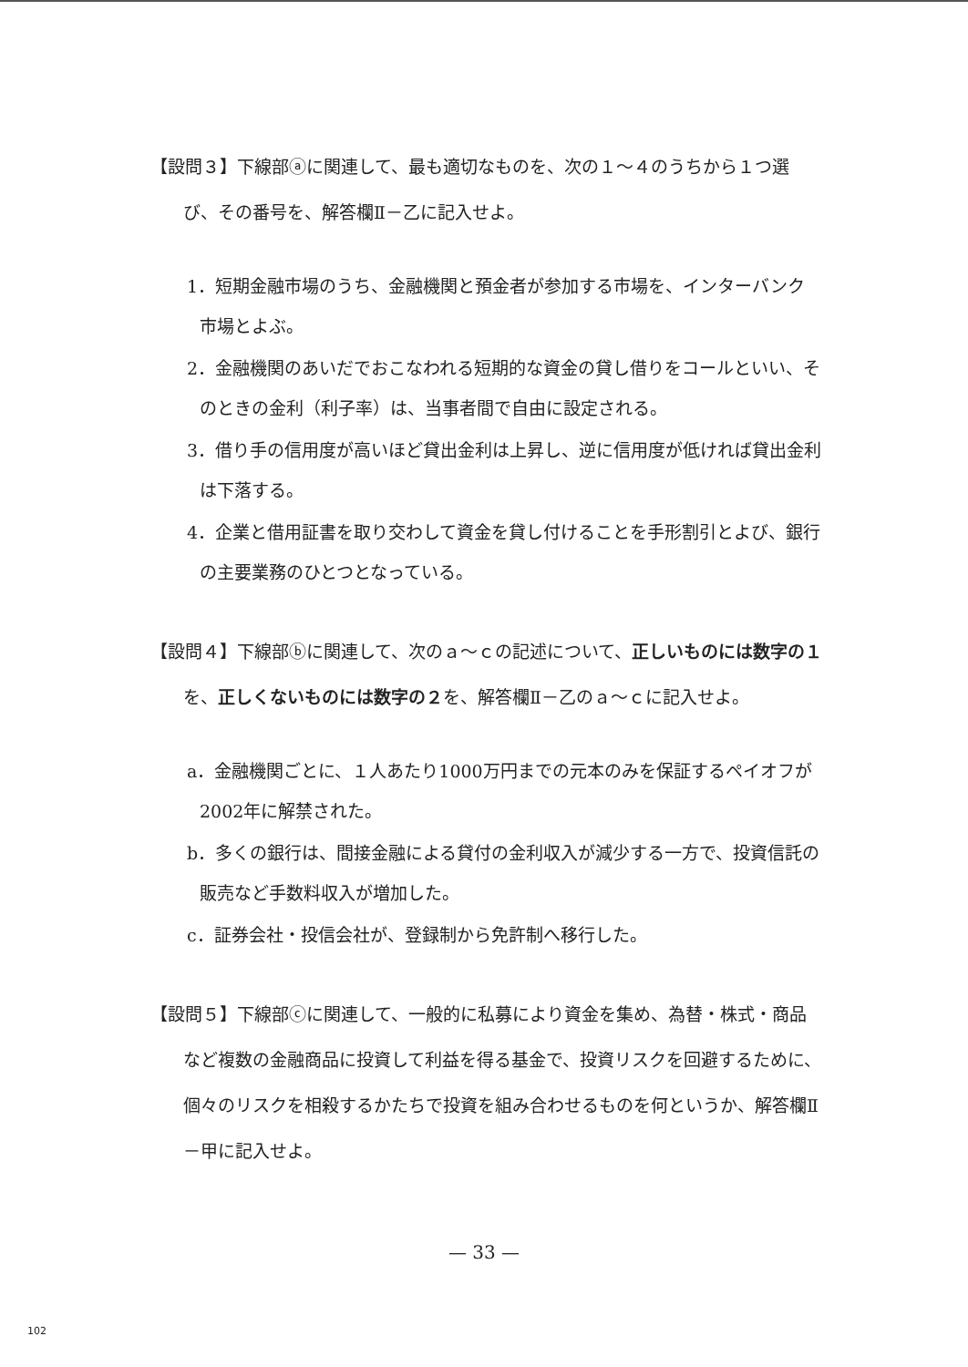【設問３】下線部ⓐに関連して、最も適切なものを、次の１～４のうちから１つ選び、その番号を、解答欄Ⅱ－乙に記入せよ。
1．短期金融市場のうち、金融機関と預金者が参加する市場を、インターバンク市場とよぶ。
2．金融機関のあいだでおこなわれる短期的な資金の貸し借りをコールといい、そのときの金利（利子率）は、当事者間で自由に設定される。
3．借り手の信用度が高いほど貸出金利は上昇し、逆に信用度が低ければ貸出金利は下落する。
4．企業と借用証書を取り交わして資金を貸し付けることを手形割引とよび、銀行の主要業務のひとつとなっている。
【設問４】下線部ⓑに関連して、次のａ～ｃの記述について、正しいものには数字の１を、正しくないものには数字の２を、解答欄Ⅱ－乙のａ～ｃに記入せよ。
a．金融機関ごとに、１人あたり1000万円までの元本のみを保証するペイオフが2002年に解禁された。
b．多くの銀行は、間接金融による貸付の金利収入が減少する一方で、投資信託の販売など手数料収入が増加した。
c．証券会社・投信会社が、登録制から免許制へ移行した。
【設問５】下線部ⓒに関連して、一般的に私募により資金を集め、為替・株式・商品など複数の金融商品に投資して利益を得る基金で、投資リスクを回避するために、個々のリスクを相殺するかたちで投資を組み合わせるものを何というか、解答欄Ⅱ－甲に記入せよ。
— 33 —
102